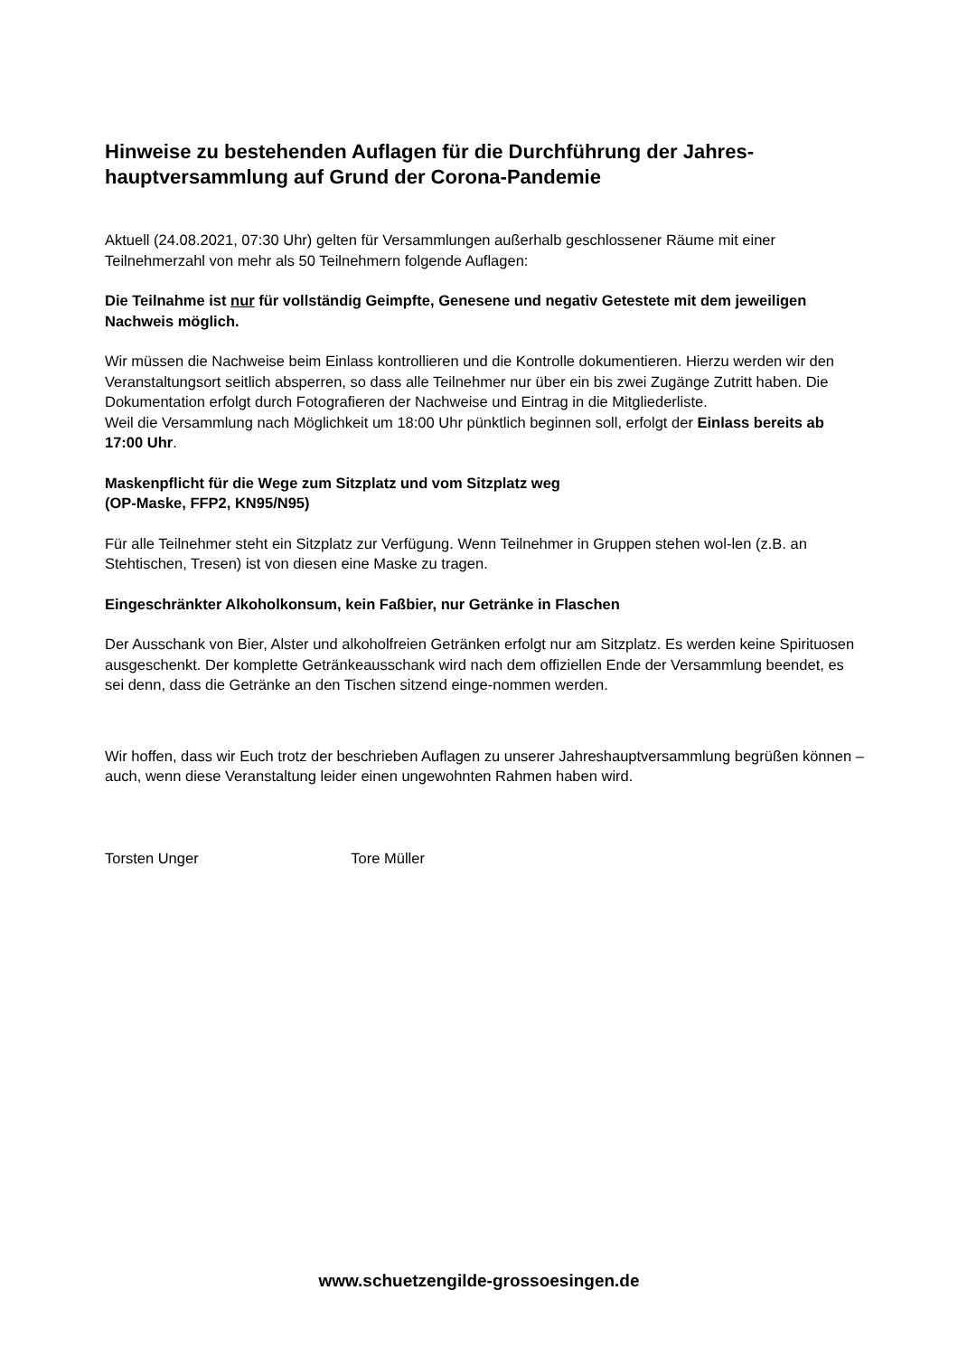Hinweise zu bestehenden Auflagen für die Durchführung der Jahres-hauptversammlung auf Grund der Corona-Pandemie
Aktuell (24.08.2021, 07:30 Uhr) gelten für Versammlungen außerhalb geschlossener Räume mit einer Teilnehmerzahl von mehr als 50 Teilnehmern folgende Auflagen:
Die Teilnahme ist nur für vollständig Geimpfte, Genesene und negativ Getestete mit dem jeweiligen Nachweis möglich.
Wir müssen die Nachweise beim Einlass kontrollieren und die Kontrolle dokumentieren. Hierzu werden wir den Veranstaltungsort seitlich absperren, so dass alle Teilnehmer nur über ein bis zwei Zugänge Zutritt haben. Die Dokumentation erfolgt durch Fotografieren der Nachweise und Eintrag in die Mitgliederliste.
Weil die Versammlung nach Möglichkeit um 18:00 Uhr pünktlich beginnen soll, erfolgt der Einlass bereits ab 17:00 Uhr.
Maskenpflicht für die Wege zum Sitzplatz und vom Sitzplatz weg
(OP-Maske, FFP2, KN95/N95)
Für alle Teilnehmer steht ein Sitzplatz zur Verfügung. Wenn Teilnehmer in Gruppen stehen wol-len (z.B. an Stehtischen, Tresen) ist von diesen eine Maske zu tragen.
Eingeschränkter Alkoholkonsum, kein Faßbier, nur Getränke in Flaschen
Der Ausschank von Bier, Alster und alkoholfreien Getränken erfolgt nur am Sitzplatz. Es werden keine Spirituosen ausgeschenkt. Der komplette Getränkeausschank wird nach dem offiziellen Ende der Versammlung beendet, es sei denn, dass die Getränke an den Tischen sitzend einge-nommen werden.
Wir hoffen, dass wir Euch trotz der beschrieben Auflagen zu unserer Jahreshauptversammlung begrüßen können – auch, wenn diese Veranstaltung leider einen ungewohnten Rahmen haben wird.
Torsten Unger Tore Müller
www.schuetzengilde-grossoesingen.de